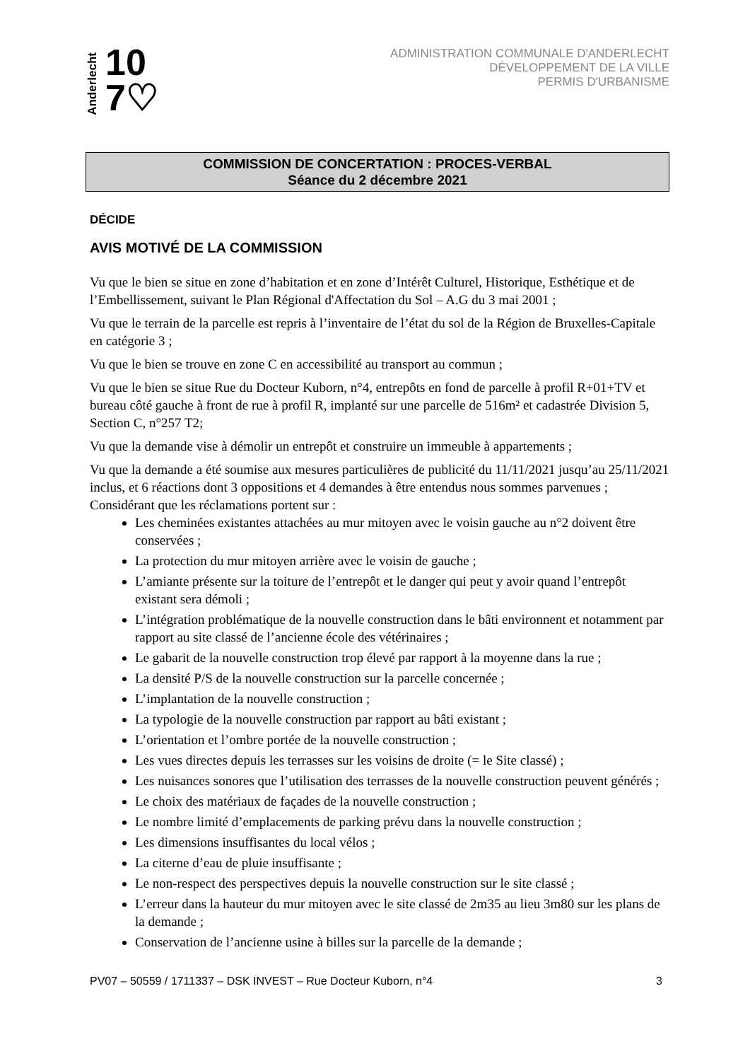Anderlecht 10
7♡
ADMINISTRATION COMMUNALE D'ANDERLECHT
DÉVELOPPEMENT DE LA VILLE
PERMIS D'URBANISME
COMMISSION DE CONCERTATION : PROCES-VERBAL
Séance du 2 décembre 2021
DÉCIDE
AVIS MOTIVÉ DE LA COMMISSION
Vu que le bien se situe en zone d’habitation et en zone d’Intérêt Culturel, Historique, Esthétique et de l’Embellissement, suivant le Plan Régional d'Affectation du Sol – A.G du 3 mai 2001 ;
Vu que le terrain de la parcelle est repris à l’inventaire de l’état du sol de la Région de Bruxelles-Capitale en catégorie 3 ;
Vu que le bien se trouve en zone C en accessibilité au transport au commun ;
Vu que le bien se situe Rue du Docteur Kuborn, n°4, entrepôts en fond de parcelle à profil R+01+TV et bureau côté gauche à front de rue à profil R, implanté sur une parcelle de 516m² et cadastrée Division 5, Section C, n°257 T2;
Vu que la demande vise à démolir un entrepôt et construire un immeuble à appartements ;
Vu que la demande a été soumise aux mesures particulières de publicité du 11/11/2021 jusqu’au 25/11/2021 inclus, et 6 réactions dont 3 oppositions et 4 demandes à être entendus nous sommes parvenues ;
Considérant que les réclamations portent sur :
Les cheminées existantes attachées au mur mitoyen avec le voisin gauche au n°2 doivent être conservées ;
La protection du mur mitoyen arrière avec le voisin de gauche ;
L’amiante présente sur la toiture de l’entrepôt et le danger qui peut y avoir quand l’entrepôt existant sera démoli ;
L’intégration problématique de la nouvelle construction dans le bâti environnent et notamment par rapport au site classé de l’ancienne école des vétérinaires ;
Le gabarit de la nouvelle construction trop élevé par rapport à la moyenne dans la rue ;
La densité P/S de la nouvelle construction sur la parcelle concernée ;
L’implantation de la nouvelle construction ;
La typologie de la nouvelle construction par rapport au bâti existant ;
L’orientation et l’ombre portée de la nouvelle construction ;
Les vues directes depuis les terrasses sur les voisins de droite (= le Site classé) ;
Les nuisances sonores que l’utilisation des terrasses de la nouvelle construction peuvent générés ;
Le choix des matériaux de façades de la nouvelle construction ;
Le nombre limité d’emplacements de parking prévu dans la nouvelle construction ;
Les dimensions insuffisantes du local vélos ;
La citerne d’eau de pluie insuffisante ;
Le non-respect des perspectives depuis la nouvelle construction sur le site classé ;
L’erreur dans la hauteur du mur mitoyen avec le site classé de 2m35 au lieu 3m80 sur les plans de la demande ;
Conservation de l’ancienne usine à billes sur la parcelle de la demande ;
PV07 – 50559 / 1711337 – DSK INVEST – Rue Docteur Kuborn, n°4 3